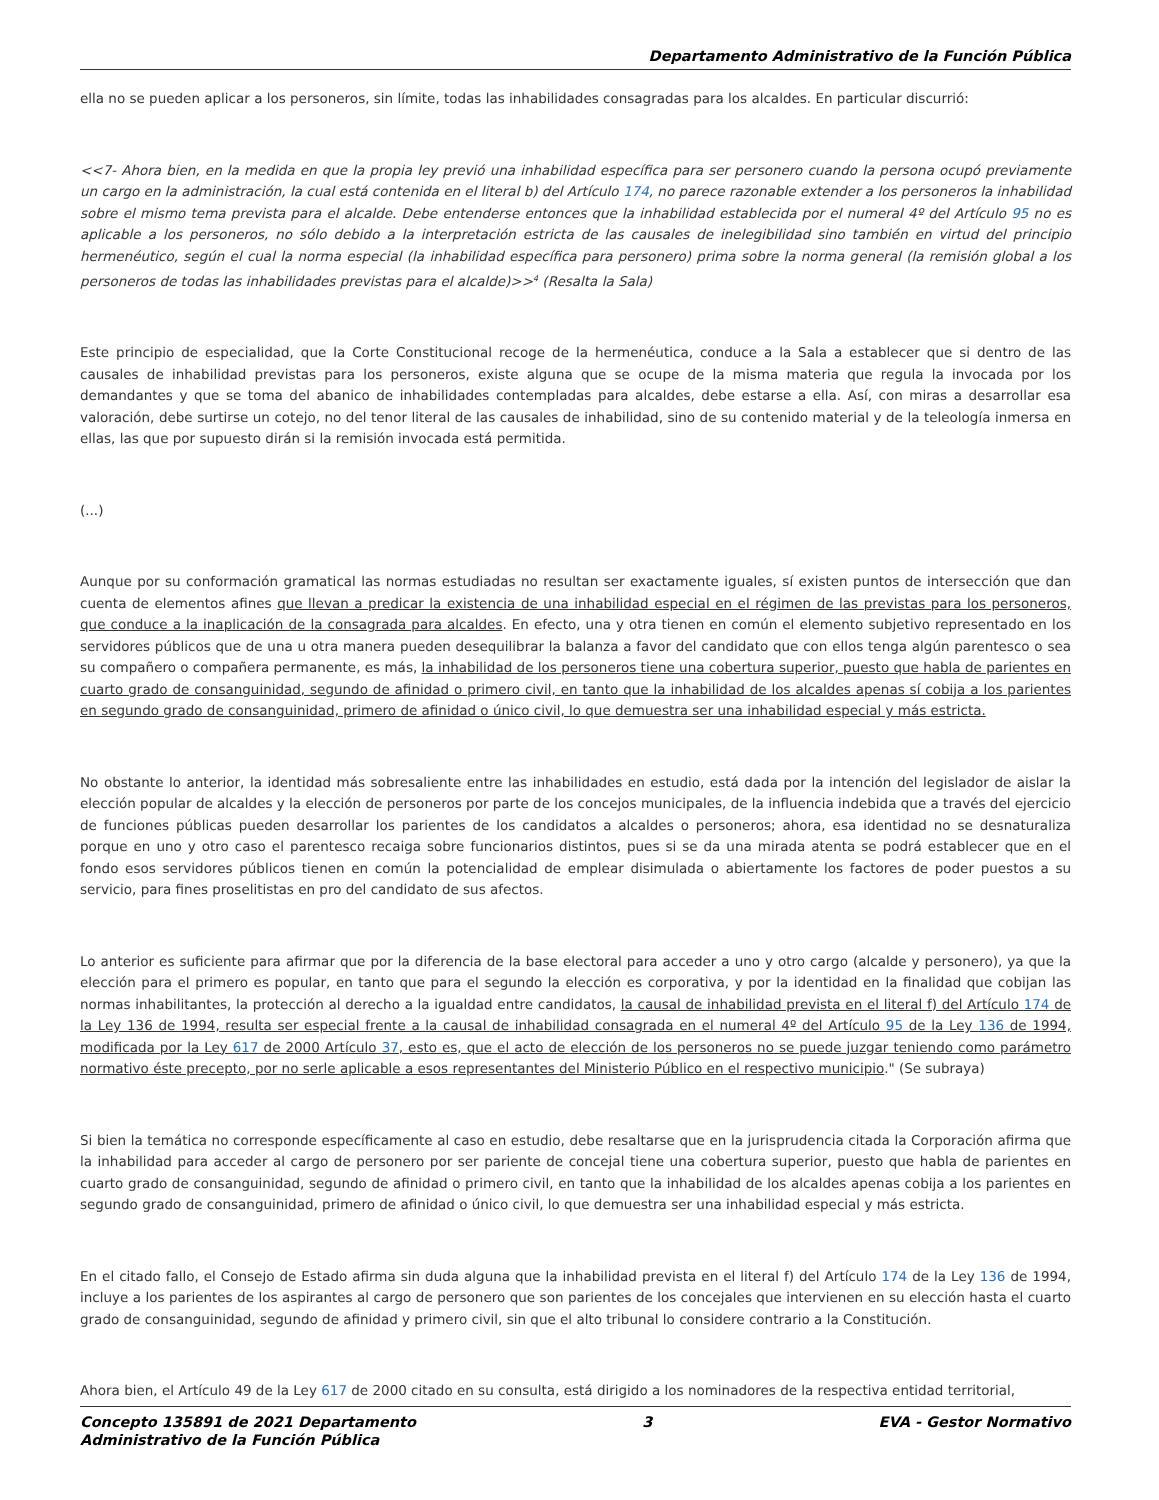Departamento Administrativo de la Función Pública
ella no se pueden aplicar a los personeros, sin límite, todas las inhabilidades consagradas para los alcaldes. En particular discurrió:
<<7- Ahora bien, en la medida en que la propia ley previó una inhabilidad específica para ser personero cuando la persona ocupó previamente un cargo en la administración, la cual está contenida en el literal b) del Artículo 174, no parece razonable extender a los personeros la inhabilidad sobre el mismo tema prevista para el alcalde. Debe entenderse entonces que la inhabilidad establecida por el numeral 4º del Artículo 95 no es aplicable a los personeros, no sólo debido a la interpretación estricta de las causales de inelegibilidad sino también en virtud del principio hermenéutico, según el cual la norma especial (la inhabilidad específica para personero) prima sobre la norma general (la remisión global a los personeros de todas las inhabilidades previstas para el alcalde)>><sup>4</sup> (Resalta la Sala)
Este principio de especialidad, que la Corte Constitucional recoge de la hermenéutica, conduce a la Sala a establecer que si dentro de las causales de inhabilidad previstas para los personeros, existe alguna que se ocupe de la misma materia que regula la invocada por los demandantes y que se toma del abanico de inhabilidades contempladas para alcaldes, debe estarse a ella. Así, con miras a desarrollar esa valoración, debe surtirse un cotejo, no del tenor literal de las causales de inhabilidad, sino de su contenido material y de la teleología inmersa en ellas, las que por supuesto dirán si la remisión invocada está permitida.
(...)
Aunque por su conformación gramatical las normas estudiadas no resultan ser exactamente iguales, sí existen puntos de intersección que dan cuenta de elementos afines que llevan a predicar la existencia de una inhabilidad especial en el régimen de las previstas para los personeros, que conduce a la inaplicación de la consagrada para alcaldes. En efecto, una y otra tienen en común el elemento subjetivo representado en los servidores públicos que de una u otra manera pueden desequilibrar la balanza a favor del candidato que con ellos tenga algún parentesco o sea su compañero o compañera permanente, es más, la inhabilidad de los personeros tiene una cobertura superior, puesto que habla de parientes en cuarto grado de consanguinidad, segundo de afinidad o primero civil, en tanto que la inhabilidad de los alcaldes apenas sí cobija a los parientes en segundo grado de consanguinidad, primero de afinidad o único civil, lo que demuestra ser una inhabilidad especial y más estricta.
No obstante lo anterior, la identidad más sobresaliente entre las inhabilidades en estudio, está dada por la intención del legislador de aislar la elección popular de alcaldes y la elección de personeros por parte de los concejos municipales, de la influencia indebida que a través del ejercicio de funciones públicas pueden desarrollar los parientes de los candidatos a alcaldes o personeros; ahora, esa identidad no se desnaturaliza porque en uno y otro caso el parentesco recaiga sobre funcionarios distintos, pues si se da una mirada atenta se podrá establecer que en el fondo esos servidores públicos tienen en común la potencialidad de emplear disimulada o abiertamente los factores de poder puestos a su servicio, para fines proselitistas en pro del candidato de sus afectos.
Lo anterior es suficiente para afirmar que por la diferencia de la base electoral para acceder a uno y otro cargo (alcalde y personero), ya que la elección para el primero es popular, en tanto que para el segundo la elección es corporativa, y por la identidad en la finalidad que cobijan las normas inhabilitantes, la protección al derecho a la igualdad entre candidatos, la causal de inhabilidad prevista en el literal f) del Artículo 174 de la Ley 136 de 1994, resulta ser especial frente a la causal de inhabilidad consagrada en el numeral 4º del Artículo 95 de la Ley 136 de 1994, modificada por la Ley 617 de 2000 Artículo 37, esto es, que el acto de elección de los personeros no se puede juzgar teniendo como parámetro normativo éste precepto, por no serle aplicable a esos representantes del Ministerio Público en el respectivo municipio." (Se subraya)
Si bien la temática no corresponde específicamente al caso en estudio, debe resaltarse que en la jurisprudencia citada la Corporación afirma que la inhabilidad para acceder al cargo de personero por ser pariente de concejal tiene una cobertura superior, puesto que habla de parientes en cuarto grado de consanguinidad, segundo de afinidad o primero civil, en tanto que la inhabilidad de los alcaldes apenas cobija a los parientes en segundo grado de consanguinidad, primero de afinidad o único civil, lo que demuestra ser una inhabilidad especial y más estricta.
En el citado fallo, el Consejo de Estado afirma sin duda alguna que la inhabilidad prevista en el literal f) del Artículo 174 de la Ley 136 de 1994, incluye a los parientes de los aspirantes al cargo de personero que son parientes de los concejales que intervienen en su elección hasta el cuarto grado de consanguinidad, segundo de afinidad y primero civil, sin que el alto tribunal lo considere contrario a la Constitución.
Ahora bien, el Artículo 49 de la Ley 617 de 2000 citado en su consulta, está dirigido a los nominadores de la respectiva entidad territorial,
Concepto 135891 de 2021 Departamento
Administrativo de la Función Pública
3 EVA - Gestor Normativo